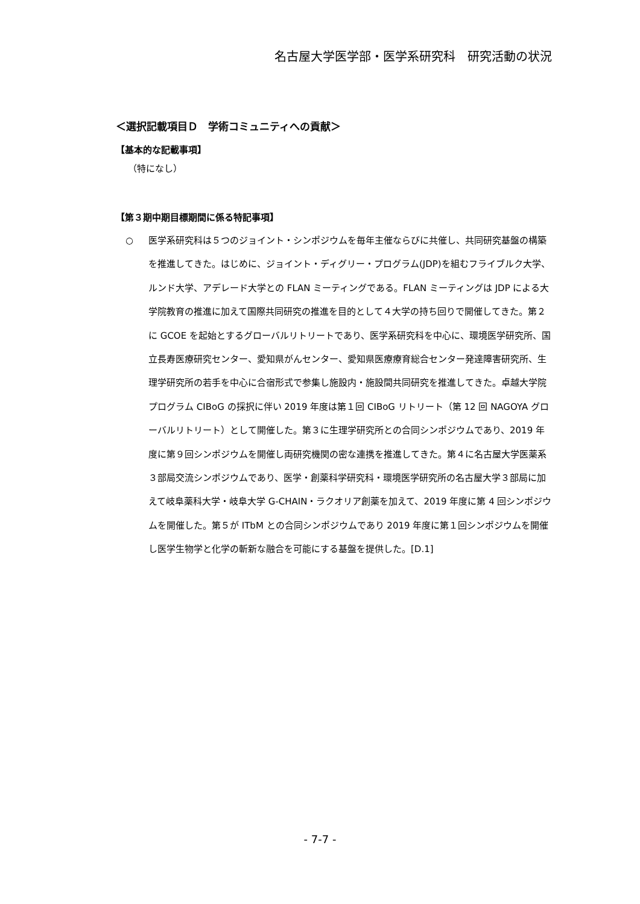名古屋大学医学部・医学系研究科　研究活動の状況
＜選択記載項目Ｄ　学術コミュニティへの貢献＞
【基本的な記載事項】
（特になし）
【第３期中期目標期間に係る特記事項】
○ 医学系研究科は５つのジョイント・シンポジウムを毎年主催ならびに共催し、共同研究基盤の構築を推進してきた。はじめに、ジョイント・ディグリー・プログラム(JDP)を組むフライブルク大学、ルンド大学、アデレード大学との FLAN ミーティングである。FLAN ミーティングは JDP による大学院教育の推進に加えて国際共同研究の推進を目的として４大学の持ち回りで開催してきた。第２に GCOE を起始とするグローバルリトリートであり、医学系研究科を中心に、環境医学研究所、国立長寿医療研究センター、愛知県がんセンター、愛知県医療療育総合センター発達障害研究所、生理学研究所の若手を中心に合宿形式で参集し施設内・施設間共同研究を推進してきた。卓越大学院プログラム CIBoG の採択に伴い 2019 年度は第１回 CIBoG リトリート（第 12 回 NAGOYA グローバルリトリート）として開催した。第３に生理学研究所との合同シンポジウムであり、2019 年度に第９回シンポジウムを開催し両研究機関の密な連携を推進してきた。第４に名古屋大学医薬系３部局交流シンポジウムであり、医学・創薬科学研究科・環境医学研究所の名古屋大学３部局に加えて岐阜薬科大学・岐阜大学 G-CHAIN・ラクオリア創薬を加えて、2019 年度に第 4 回シンポジウムを開催した。第５が ITbM との合同シンポジウムであり 2019 年度に第１回シンポジウムを開催し医学生物学と化学の斬新な融合を可能にする基盤を提供した。[D.1]
- 7-7 -